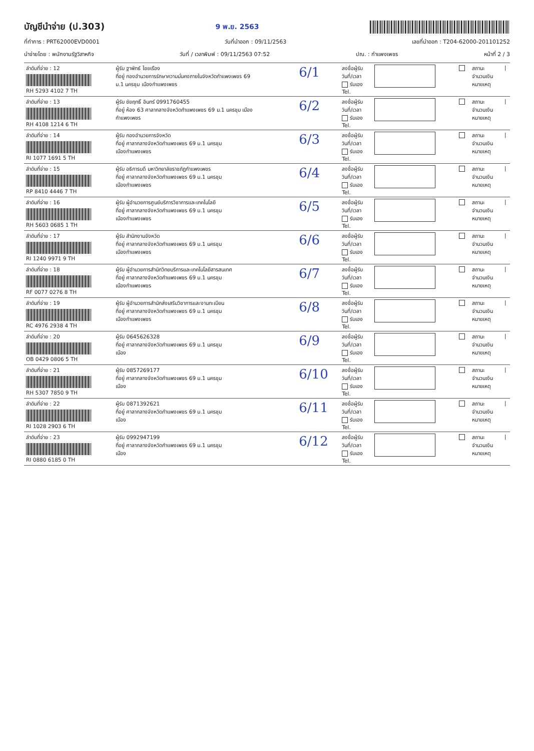บัญชีนำจ่าย (ป.303)
9 พ.ย. 2563
ที่ทำการ : PRT62000EVD0001 วันที่นำออก : 09/11/2563 เลขที่นำออก : T204-62000-201101252
นำจ่ายโดย : พนักงานรัฐวิสาหกิจ วันที่ / เวลาพิมพ์ : 09/11/2563 07:52 ปณ. : กำแพงเพชร หน้าที่ 2 / 3
| ลำดับที่จ่าย : 12 RH 5293 4102 7 TH | ผู้รับ ฐาพัทธ์ ไชยเรือง ที่อยู่ กองอำนวยการรักษาความมั่นคงภายในจังหวัดกำแพงเพชร 69 ม.1 นครชุม เมืองกำแพงเพชร | 6/1 | ลงชื่อผู้รับ วันที่/เวลา รับเอง Tel. | | | สถานะ จำนวนเงิน หมายเหตุ | / |
| ลำดับที่จ่าย : 13 RH 4108 1214 6 TH | ผู้รับ ชัยฤทธิ์ อินทร์ 0991760455 ที่อยู่ ห้อง 63 ศาลากลางจังหวัดกำแพงเพชร 69 ม.1 นครชุม เมือง กำแพงเพชร | 6/2 | ลงชื่อผู้รับ วันที่/เวลา รับเอง Tel. | | | สถานะ จำนวนเงิน หมายเหตุ | / |
| ลำดับที่จ่าย : 14 RI 1077 1691 5 TH | ผู้รับ กองอำนวยการจังหวัด ที่อยู่ ศาลากลางจังหวัดกำแพงเพชร 69 ม.1 นครชุม เมืองกำแพงเพชร | 6/3 | ลงชื่อผู้รับ วันที่/เวลา รับเอง Tel. | | | สถานะ จำนวนเงิน หมายเหตุ | / |
| ลำดับที่จ่าย : 15 RP 8410 4446 7 TH | ผู้รับ อธิการบดี มหาวิทยาลัยราชภัฏกำแพงเพชร ที่อยู่ ศาลากลางจังหวัดกำแพงเพชร 69 ม.1 นครชุม เมืองกำแพงเพชร | 6/4 | ลงชื่อผู้รับ วันที่/เวลา รับเอง Tel. | | | สถานะ จำนวนเงิน หมายเหตุ | / |
| ลำดับที่จ่าย : 16 RH 5603 0685 1 TH | ผู้รับ ผู้อำนวยการศูนย์บริการวิชาการและเทคโนโลยี ที่อยู่ ศาลากลางจังหวัดกำแพงเพชร 69 ม.1 นครชุม เมืองกำแพงเพชร | 6/5 | ลงชื่อผู้รับ วันที่/เวลา รับเอง Tel. | | | สถานะ จำนวนเงิน หมายเหตุ | / |
| ลำดับที่จ่าย : 17 RI 1240 9971 9 TH | ผู้รับ สำนักงานจังหวัด ที่อยู่ ศาลากลางจังหวัดกำแพงเพชร 69 ม.1 นครชุม เมืองกำแพงเพชร | 6/6 | ลงชื่อผู้รับ วันที่/เวลา รับเอง Tel. | | | สถานะ จำนวนเงิน หมายเหตุ | / |
| ลำดับที่จ่าย : 18 RF 0077 0276 8 TH | ผู้รับ ผู้อำนวยการสำนักวิทยบริการและเทคโนโลยีสารสนเทศ ที่อยู่ ศาลากลางจังหวัดกำแพงเพชร 69 ม.1 นครชุม เมืองกำแพงเพชร | 6/7 | ลงชื่อผู้รับ วันที่/เวลา รับเอง Tel. | | | สถานะ จำนวนเงิน หมายเหตุ | / |
| ลำดับที่จ่าย : 19 RC 4976 2938 4 TH | ผู้รับ ผู้อำนวยการสำนักส่งเสริมวิชาการและงานทะเบียน ที่อยู่ ศาลากลางจังหวัดกำแพงเพชร 69 ม.1 นครชุม เมืองกำแพงเพชร | 6/8 | ลงชื่อผู้รับ วันที่/เวลา รับเอง Tel. | | | สถานะ จำนวนเงิน หมายเหตุ | / |
| ลำดับที่จ่าย : 20 OB 0429 0806 5 TH | ผู้รับ 0645626328 ที่อยู่ ศาลากลางจังหวัดกำแพงเพชร 69 ม.1 นครชุม เมือง | 6/9 | ลงชื่อผู้รับ วันที่/เวลา รับเอง Tel. | | | สถานะ จำนวนเงิน หมายเหตุ | / |
| ลำดับที่จ่าย : 21 RH 5307 7850 9 TH | ผู้รับ 0857269177 ที่อยู่ ศาลากลางจังหวัดกำแพงเพชร 69 ม.1 นครชุม เมือง | 6/10 | ลงชื่อผู้รับ วันที่/เวลา รับเอง Tel. | | | สถานะ จำนวนเงิน หมายเหตุ | / |
| ลำดับที่จ่าย : 22 RI 1028 2903 6 TH | ผู้รับ 0871392621 ที่อยู่ ศาลากลางจังหวัดกำแพงเพชร 69 ม.1 นครชุม เมือง | 6/11 | ลงชื่อผู้รับ วันที่/เวลา รับเอง Tel. | | | สถานะ จำนวนเงิน หมายเหตุ | / |
| ลำดับที่จ่าย : 23 RI 0880 6185 0 TH | ผู้รับ 0992947199 ที่อยู่ ศาลากลางจังหวัดกำแพงเพชร 69 ม.1 นครชุม เมือง | 6/12 | ลงชื่อผู้รับ วันที่/เวลา รับเอง Tel. | | | สถานะ จำนวนเงิน หมายเหตุ | / |